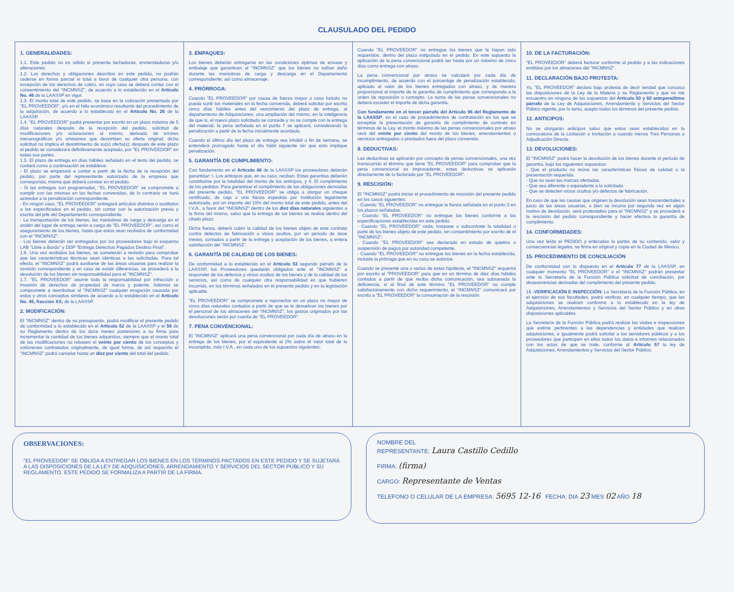CLAUSULADO DEL PEDIDO
1. GENERALIDADES:
1.1. Este pedido no es válido si presenta tachaduras, enmendaduras y/o alteraciones.
1.2. Los derechos y obligaciones descritos en este pedido, no podrán cederse en forma parcial ni total a favor de cualquier otra persona, con excepción de los derechos de cobro, en cuyo caso se deberá contar con el consentimiento del "INCMNSZ", de acuerdo a lo establecido en el Artículo No. 46 de la LAASSP en vigor.
1.3. El monto total de este pedido, se basa en la cotización presentada por "EL PROVEEDOR", y/o en el fallo económico resultante del procedimiento de la adquisición, de acuerdo a lo establecido en el Artículo No. 26 de la LAASSP.
1.4. "EL PROVEEDOR" podrá presentar por escrito en un plazo máximo de 5 días naturales después de la recepción del pedido, solicitud de modificaciones y/o aclaraciones al mismo, derivado de errores mecanográficos y/o omisiones que desvirtúen su oferta original; dicha solicitud no implica el desistimiento de su(s) oferta(s); después de este plazo el pedido se considerará definitivamente aceptado, por "EL PROVEEDOR" en todas sus partes.
1.5. El plazo de entrega en días hábiles señalado en el texto del pedido, se contará como a continuación se establece:
- El plazo se empezará a contar a partir de la fecha de la recepción del pedido, por parte del representante autorizado de la empresa que corresponda, misma que deberá constar en el pedido.
- Si las entregas son programadas, "EL PROVEEDOR" se compromete a cumplir con las mismas en las fechas convenidas, de lo contrario se hará acreedor a la penalización correspondiente.
- En ningún caso, "EL PROVEEDOR" entregará artículos distintos o sustitutos a los especificados en el pedido, sin contar con la autorización previa y escrita del jefe del Departamento correspondiente.
- La transportación de los bienes, las maniobras de carga y descarga en el andén del lugar de entrega serán a cargo de "EL PROVEEDOR", así como el aseguramiento de los bienes, hasta que estos sean recibidos de conformidad con el "INCMNSZ".
- Los bienes deberán ser entregados por los proveedores bajo el esquema LAB "Libre a Bordo" y DDP "Entrega Derechos Pagados Destino Final".
1.6. Una vez recibidos los bienes, se someterán a revisión para comprobar que las características técnicas sean idénticas a las solicitadas. Para tal efecto, el "INCMNSZ" podrá auxiliarse de las áreas usuarias para realizar la revisión correspondiente y en caso de existir diferencias, se procederá a la devolución de los bienes sin responsabilidad para el "INCMNSZ".
1.7. "EL PROVEEDOR" asume toda la responsabilidad por infracción o invasión de derechos de propiedad de marca y patente. Además se compromete a reembolsar al "INCMNSZ" cualquier erogación causada por estos y otros conceptos similares de acuerdo a lo establecido en el Artículo No. 45, fracción XX, de la LAASSP.
2. MODIFICACIÓN:
El "INCMNSZ" dentro de su presupuesto, podrá modificar el presente pedido de conformidad a lo establecido en el Artículo 52 de la LAASSP y el 56 de su Reglamento dentro de los doce meses posteriores a su firma para incrementar la cantidad de los bienes adquiridos, siempre que el monto total de las modificaciones no rebasen el veinte por ciento de los conceptos y volúmenes contratados originalmente, de igual forma, de así requerirlo el "INCMNSZ" podrá cancelar hasta un diez por ciento del total del pedido.
3. EMPAQUES:
Los bienes deberán entregarse en las condiciones óptimas de envase y embalaje que garanticen al "INCMNSZ" que los bienes no sufran daño durante las maniobras de carga y descarga en el Departamento correspondiente; así como almacenaje.
4. PRÓRROGA:
Cuando "EL PROVEEDOR" por causa de fuerza mayor o caso fortuito no pueda surtir los materiales en la fecha convenida, deberá solicitar por escrito cinco días hábiles antes del vencimiento del plazo de entrega, al departamento de Adquisiciones, una ampliación del mismo, en la inteligencia de que si, el nuevo plazo solicitado se concede y no se cumple con la entrega del material, la pena señalada en el punto 7 se aplicará, considerando la penalización a partir de la fecha inicialmente acordada.
Cuando el último día del plazo de entrega sea inhábil o fin de semana, se entenderá prorrogado hasta el día hábil siguiente sin que esto implique penalización.
5. GARANTÍA DE CUMPLIMIENTO:
Con fundamento en el Artículo 48 de la LAASSP los proveedores deberán garantizar: I. Los anticipos que, en su caso, reciban. Estas garantías deberán constituirse por la totalidad del monto de los anticipos, y II. El cumplimiento de los pedidos. Para garantizar el cumplimiento de las obligaciones derivadas del presente pedido, "EL PROVEEDOR" se obliga a otorgar un cheque certificado, de caja o una fianza expedida por Institución legalmente autorizada, por un importe del 10% del monto total de este pedido, antes del I.V.A., a favor del "INCMNSZ" dentro de los diez días naturales siguientes a la firma del mismo, salvo que la entrega de los bienes se realice dentro del citado plazo.
Dicha fianza, deberá cubrir la calidad de los bienes objeto de este contrato contra defectos de fabricación o vicios ocultos, por un periodo de doce meses, contados a partir de la entrega y aceptación de los bienes, a entera satisfacción del "INCMNSZ".
6. GARANTÍA DE CALIDAD DE LOS BIENES:
De conformidad a lo establecido en el Artículo 53 segundo párrafo de la LAASSP, los Proveedores quedarán obligados ante el "INCMNSZ" a responder de los defectos y vicios ocultos de los bienes y de la calidad de los servicios, así como de cualquier otra responsabilidad en que hubieren incurrido, en los términos señalados en el presente pedido y en la legislación aplicable.
"EL PROVEEDOR" se compromete a reponerlos en un plazo no mayor de cinco días naturales contados a partir de que se le devuelvan los bienes por el personal de los almacenes del "INCMNSZ", los gastos originados por las devoluciones serán por cuenta de "EL PROVEEDOR".
7. PENA CONVENCIONAL:
El "INCMNSZ" aplicará una pena convencional por cada día de atraso en la entrega de los bienes, por el equivalente al 2% sobre el valor total de lo incumplido, más I.V.A., en cada uno de los supuestos siguientes:
Cuando "EL PROVEEDOR" no entregue los bienes que le hayan sido requeridos, dentro del plazo estipulado en el pedido. En este supuesto la aplicación de la pena convencional podrá ser hasta por un máximo de cinco días como entrega con atraso.
La pena convencional por atraso se calculará por cada día de incumplimiento, de acuerdo con el porcentaje de penalización establecido, aplicado al valor de los bienes entregados con atraso, y de manera proporcional al importe de la garantía de cumplimiento que corresponda a la orden de reposición o concepto. La suma de las penas convencionales no deberá exceder el importe de dicha garantía.
Con fundamento en el tercer párrafo del Artículo 96 del Reglamento de la LAASSP, en el caso de procedimientos de contratación en los que se exceptúe la presentación de garantía de cumplimiento de contrato en términos de la Ley, el monto máximo de las penas convencionales por atraso será del veinte por ciento del monto de los bienes, arrendamientos o servicios entregados o prestados fuera del plazo convenido.
8. DEDUCTIVAS:
Las deductivas se aplicarán por concepto de penas convencionales, una vez transcurrido el término que tiene "EL PROVEEDOR" para comprobar que la pena convencional es improcedente, estas deductivas se aplicarán directamente de lo facturado por "EL PROVEEDOR".
9. RESCISIÓN:
El "INCMNSZ" podrá iniciar el procedimiento de rescisión del presente pedido en los casos siguientes:
- Cuando "EL PROVEEDOR" no entregue la fianza señalada en el punto 5 en los plazos señalados.
- Cuando "EL PROVEEDOR" no entregue los bienes conforme a las especificaciones establecidas en este pedido.
- Cuando "EL PROVEEDOR" ceda, traspase o subcontrate la totalidad o parte de los bienes objeto de este pedido, sin consentimiento por escrito de el "INCMNSZ".
- Cuando "EL PROVEEDOR" sea declarado en estado de quiebra o suspensión de pagos por autoridad competente.
- Cuando "EL PROVEEDOR" no entregue los bienes en la fecha establecida, incluida la prórroga que en su caso se autorice.
Cuando se presente una o varias de estas hipótesis, el "INCMNSZ" requerirá por escrito al "PROVEEDOR" para que en un término de diez días hábiles contados a partir de que reciba dicha comunicación, sea subsanada la deficiencia, si al final de este término "EL PROVEEDOR" no cumple satisfactoriamente con dicho requerimiento, el "INCMNSZ" comunicará por escrito a "EL PROVEEDOR" la consumación de la rescisión.
10. DE LA FACTURACIÓN:
"EL PROVEEDOR" deberá facturar conforme al pedido y a las indicaciones emitidas por los almacenes del "INCMNSZ".
11. DECLARACIÓN BAJO PROTESTA:
Yo, "EL PROVEEDOR" declaro bajo protesta de decir verdad que conozco las disposiciones de la Ley de la Materia y su Reglamento y que no me encuentro en ninguno de los supuestos del Artículo 50 y 60 antepenúltimo párrafo de la Ley de Adquisiciones, Arrendamiento y Servicios del Sector Púbico vigente, por lo tanto, acepto todos los términos del presente pedido.
12. ANTICIPOS:
No se otorgarán anticipos salvo que estos sean establecidos en la convocatoria de la Licitación o Invitación a cuando menos Tres Personas o Adjudicación Directa.
13. DEVOLUCIONES:
El "INCMNSZ" podrá hacer la devolución de los bienes durante el periodo de garantía, bajo los siguientes supuestos:
- Que el producto no reúna las características físicas de calidad o la presentación requerida.
- Que no sean las marcas ofertadas.
- Que sea diferente o equivalente a lo solicitado.
- Que se detecten vicios ocultos y/o defectos de fabricación.
En caso de que las causas que originen la devolución sean trascendentales a juicio de las áreas usuarias, o bien se incurra por segunda vez en algún motivo de devolución, será protestativo para el "INCMNSZ" y se procederá a la rescisión del pedido correspondiente y hacer efectiva la garantía de cumplimiento.
14. CONFORMIDADES:
Una vez leído el PEDIDO y enteradas la partes de su contenido, valor y consecuencias legales, se firma en original y copia en la Ciudad de México.
15. PROCEDIMIENTO DE CONCILIACIÓN
De conformidad con lo dispuesto en el Artículo 77 de la LAASSP, en cualquier momento "EL PROVEEDOR" o el "INCMNSZ" podrán presentar ante la Secretaría de la Función Pública solicitud de conciliación, por desavenencias derivadas del cumplimiento del presente pedido.
16.-VERIFICACIÓN E INSPECCIÓN: La Secretaría de la Función Pública, en el ejercicio de sus facultades, podrá verificar, en cualquier tiempo, que las adquisiciones se realicen conforme a lo establecido en la ley de Adquisiciones, Arrendamientos y Servicios del Sector Público y en otras disposiciones aplicables.
La Secretaría de la Función Pública podrá realizar las visitas e inspecciones que estime pertinentes a las dependencias y entidades que realicen adquisiciones, e igualmente podrá solicitar a los servidores públicos y a los proveedores que participen en ellas todos los datos e informes relacionados con los actos de que se trate, conforme al Artículo 57 la ley de Adquisiciones, Arrendamientos y Servicios del Sector Público.
OBSERVACIONES:
"EL PROVEEDOR" SE OBLIGA A ENTREGAR LOS BIENES EN LOS TÉRMINOS PACTADOS EN ESTE PEDIDO Y SE SUJETARÁ A LAS DISPOSICIONES DE LA LEY DE ADQUISICIONES, ARRENDAMIENTO Y SERVICIOS DEL SECTOR PÚBLICO Y SU REGLAMENTO. ESTE PEDIDO SE FORMALIZA A PARTIR DE LA FIRMA.
NOMBRE DEL
REPRESENTANTE: Laura Castillo Cedillo
FIRMA: (firma)
CARGO: Representante de Ventas
TELEFONO O CELULAR DE LA EMPRESA: 5695 12-16 FECHA: DIA 23 MES 02 AÑO 18